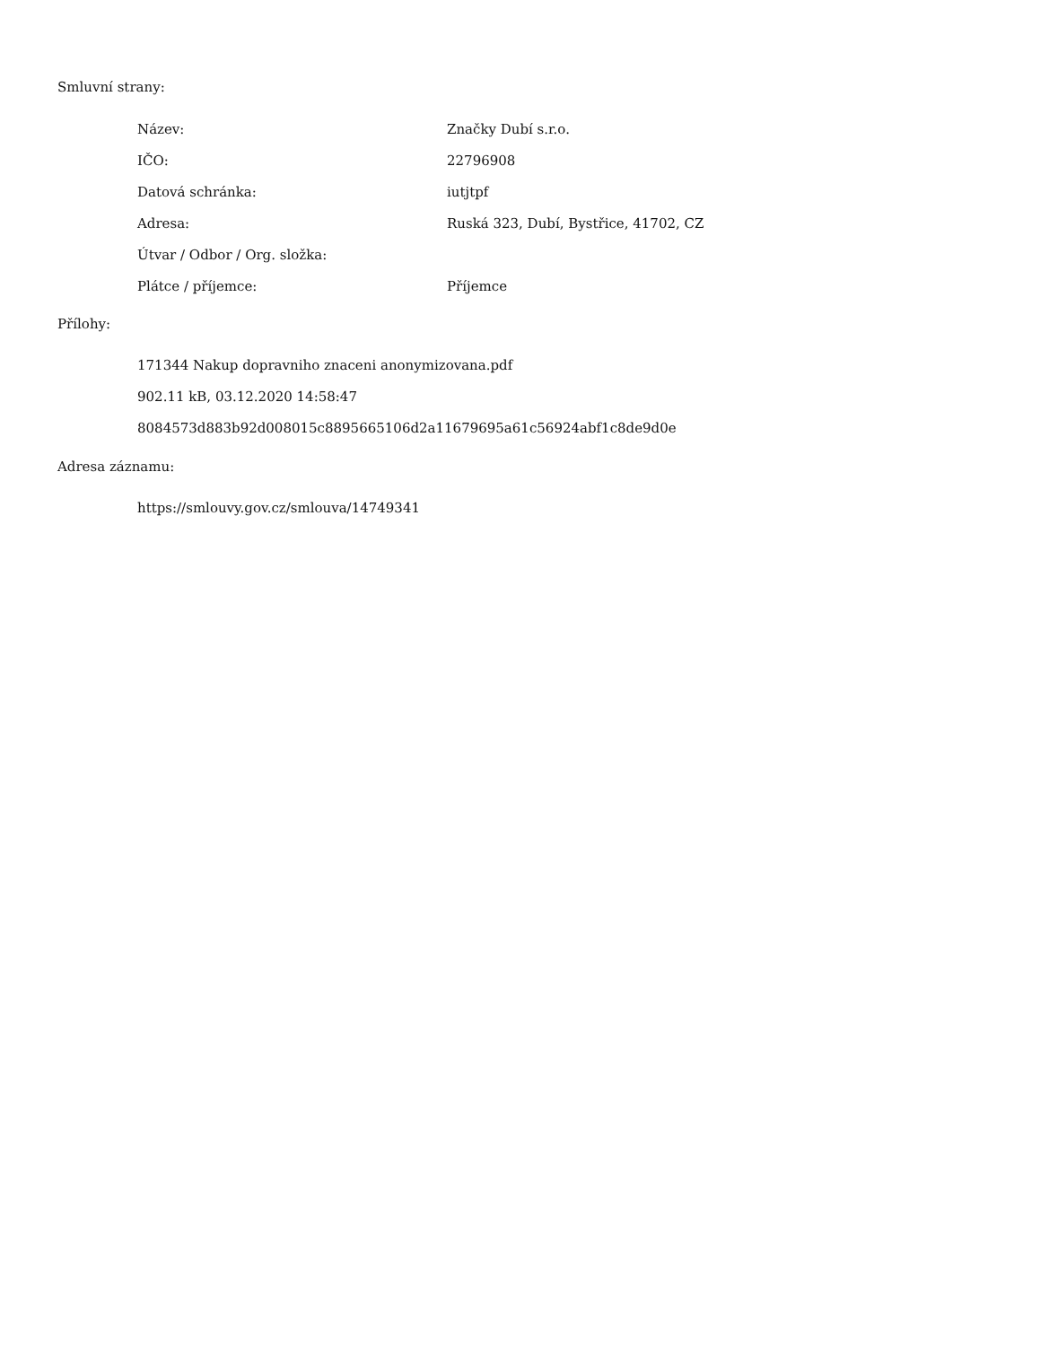Smluvní strany:
| Název: | Značky Dubí s.r.o. |
| IČO: | 22796908 |
| Datová schránka: | iutjtpf |
| Adresa: | Ruská 323, Dubí, Bystřice, 41702, CZ |
| Útvar / Odbor / Org. složka: | |
| Plátce / příjemce: | Příjemce |
Přílohy:
171344 Nakup dopravniho znaceni anonymizovana.pdf
902.11 kB, 03.12.2020 14:58:47
8084573d883b92d008015c8895665106d2a11679695a61c56924abf1c8de9d0e
Adresa záznamu:
https://smlouvy.gov.cz/smlouva/14749341